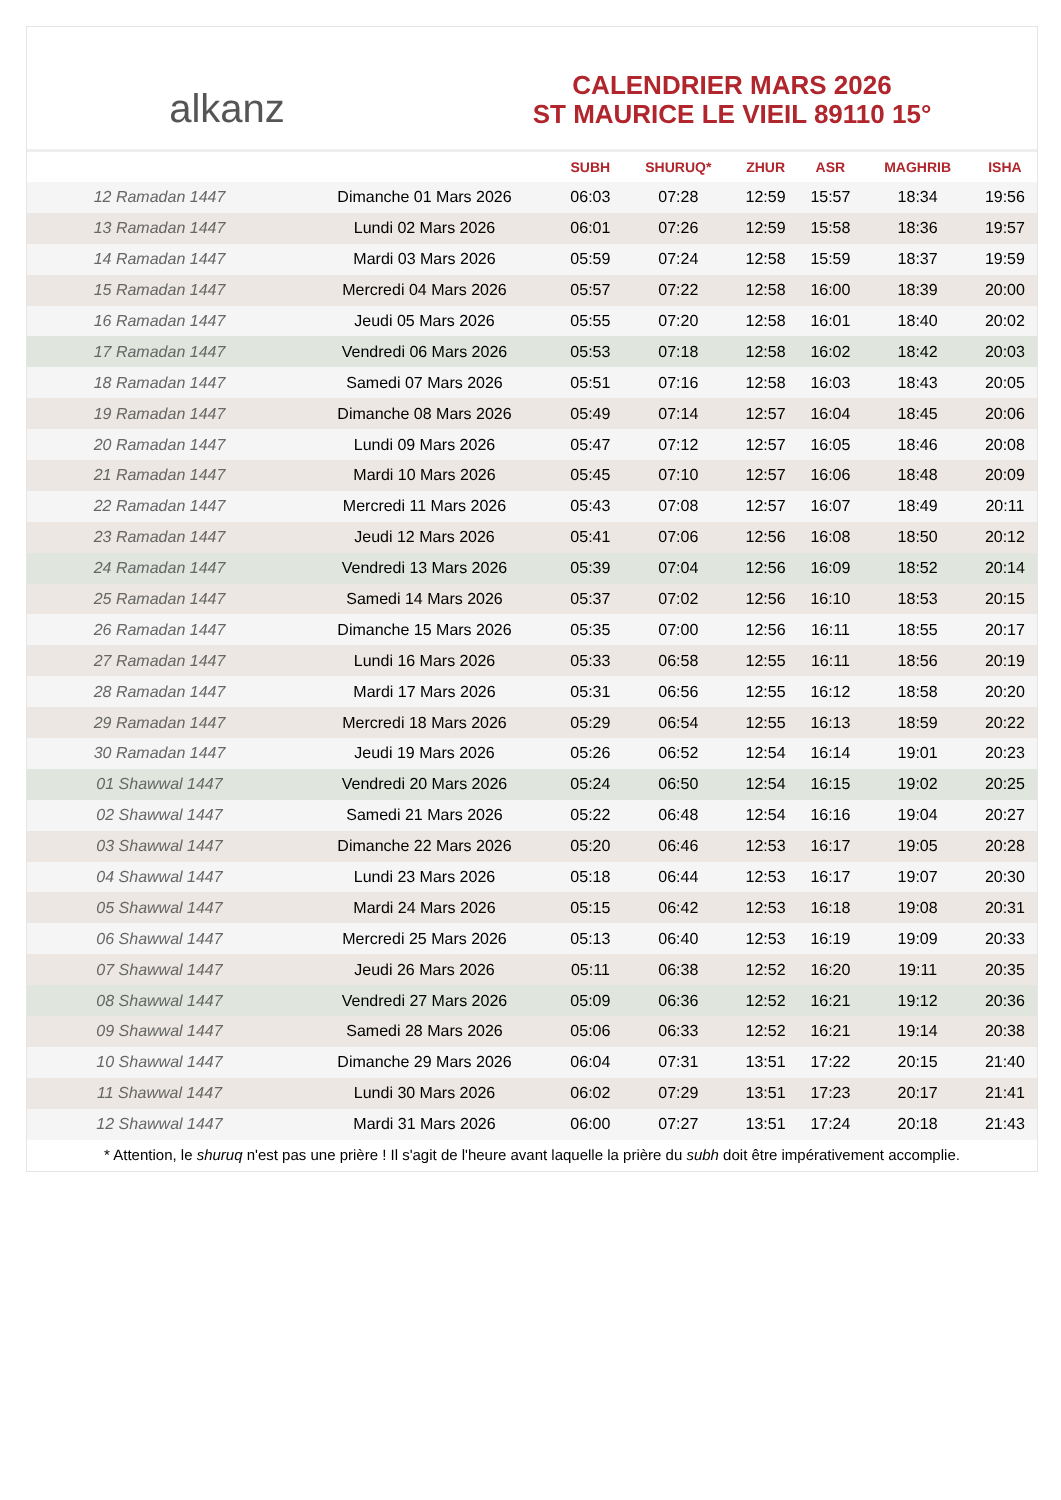alkanz
CALENDRIER MARS 2026
ST MAURICE LE VIEIL 89110 15°
| | | SUBH | SHURUQ* | ZHUR | ASR | MAGHRIB | ISHA |
| --- | --- | --- | --- | --- | --- | --- | --- |
| 12 Ramadan 1447 | Dimanche 01 Mars 2026 | 06:03 | 07:28 | 12:59 | 15:57 | 18:34 | 19:56 |
| 13 Ramadan 1447 | Lundi 02 Mars 2026 | 06:01 | 07:26 | 12:59 | 15:58 | 18:36 | 19:57 |
| 14 Ramadan 1447 | Mardi 03 Mars 2026 | 05:59 | 07:24 | 12:58 | 15:59 | 18:37 | 19:59 |
| 15 Ramadan 1447 | Mercredi 04 Mars 2026 | 05:57 | 07:22 | 12:58 | 16:00 | 18:39 | 20:00 |
| 16 Ramadan 1447 | Jeudi 05 Mars 2026 | 05:55 | 07:20 | 12:58 | 16:01 | 18:40 | 20:02 |
| 17 Ramadan 1447 | Vendredi 06 Mars 2026 | 05:53 | 07:18 | 12:58 | 16:02 | 18:42 | 20:03 |
| 18 Ramadan 1447 | Samedi 07 Mars 2026 | 05:51 | 07:16 | 12:58 | 16:03 | 18:43 | 20:05 |
| 19 Ramadan 1447 | Dimanche 08 Mars 2026 | 05:49 | 07:14 | 12:57 | 16:04 | 18:45 | 20:06 |
| 20 Ramadan 1447 | Lundi 09 Mars 2026 | 05:47 | 07:12 | 12:57 | 16:05 | 18:46 | 20:08 |
| 21 Ramadan 1447 | Mardi 10 Mars 2026 | 05:45 | 07:10 | 12:57 | 16:06 | 18:48 | 20:09 |
| 22 Ramadan 1447 | Mercredi 11 Mars 2026 | 05:43 | 07:08 | 12:57 | 16:07 | 18:49 | 20:11 |
| 23 Ramadan 1447 | Jeudi 12 Mars 2026 | 05:41 | 07:06 | 12:56 | 16:08 | 18:50 | 20:12 |
| 24 Ramadan 1447 | Vendredi 13 Mars 2026 | 05:39 | 07:04 | 12:56 | 16:09 | 18:52 | 20:14 |
| 25 Ramadan 1447 | Samedi 14 Mars 2026 | 05:37 | 07:02 | 12:56 | 16:10 | 18:53 | 20:15 |
| 26 Ramadan 1447 | Dimanche 15 Mars 2026 | 05:35 | 07:00 | 12:56 | 16:11 | 18:55 | 20:17 |
| 27 Ramadan 1447 | Lundi 16 Mars 2026 | 05:33 | 06:58 | 12:55 | 16:11 | 18:56 | 20:19 |
| 28 Ramadan 1447 | Mardi 17 Mars 2026 | 05:31 | 06:56 | 12:55 | 16:12 | 18:58 | 20:20 |
| 29 Ramadan 1447 | Mercredi 18 Mars 2026 | 05:29 | 06:54 | 12:55 | 16:13 | 18:59 | 20:22 |
| 30 Ramadan 1447 | Jeudi 19 Mars 2026 | 05:26 | 06:52 | 12:54 | 16:14 | 19:01 | 20:23 |
| 01 Shawwal 1447 | Vendredi 20 Mars 2026 | 05:24 | 06:50 | 12:54 | 16:15 | 19:02 | 20:25 |
| 02 Shawwal 1447 | Samedi 21 Mars 2026 | 05:22 | 06:48 | 12:54 | 16:16 | 19:04 | 20:27 |
| 03 Shawwal 1447 | Dimanche 22 Mars 2026 | 05:20 | 06:46 | 12:53 | 16:17 | 19:05 | 20:28 |
| 04 Shawwal 1447 | Lundi 23 Mars 2026 | 05:18 | 06:44 | 12:53 | 16:17 | 19:07 | 20:30 |
| 05 Shawwal 1447 | Mardi 24 Mars 2026 | 05:15 | 06:42 | 12:53 | 16:18 | 19:08 | 20:31 |
| 06 Shawwal 1447 | Mercredi 25 Mars 2026 | 05:13 | 06:40 | 12:53 | 16:19 | 19:09 | 20:33 |
| 07 Shawwal 1447 | Jeudi 26 Mars 2026 | 05:11 | 06:38 | 12:52 | 16:20 | 19:11 | 20:35 |
| 08 Shawwal 1447 | Vendredi 27 Mars 2026 | 05:09 | 06:36 | 12:52 | 16:21 | 19:12 | 20:36 |
| 09 Shawwal 1447 | Samedi 28 Mars 2026 | 05:06 | 06:33 | 12:52 | 16:21 | 19:14 | 20:38 |
| 10 Shawwal 1447 | Dimanche 29 Mars 2026 | 06:04 | 07:31 | 13:51 | 17:22 | 20:15 | 21:40 |
| 11 Shawwal 1447 | Lundi 30 Mars 2026 | 06:02 | 07:29 | 13:51 | 17:23 | 20:17 | 21:41 |
| 12 Shawwal 1447 | Mardi 31 Mars 2026 | 06:00 | 07:27 | 13:51 | 17:24 | 20:18 | 21:43 |
* Attention, le shuruq n'est pas une prière ! Il s'agit de l'heure avant laquelle la prière du subh doit être impérativement accomplie.